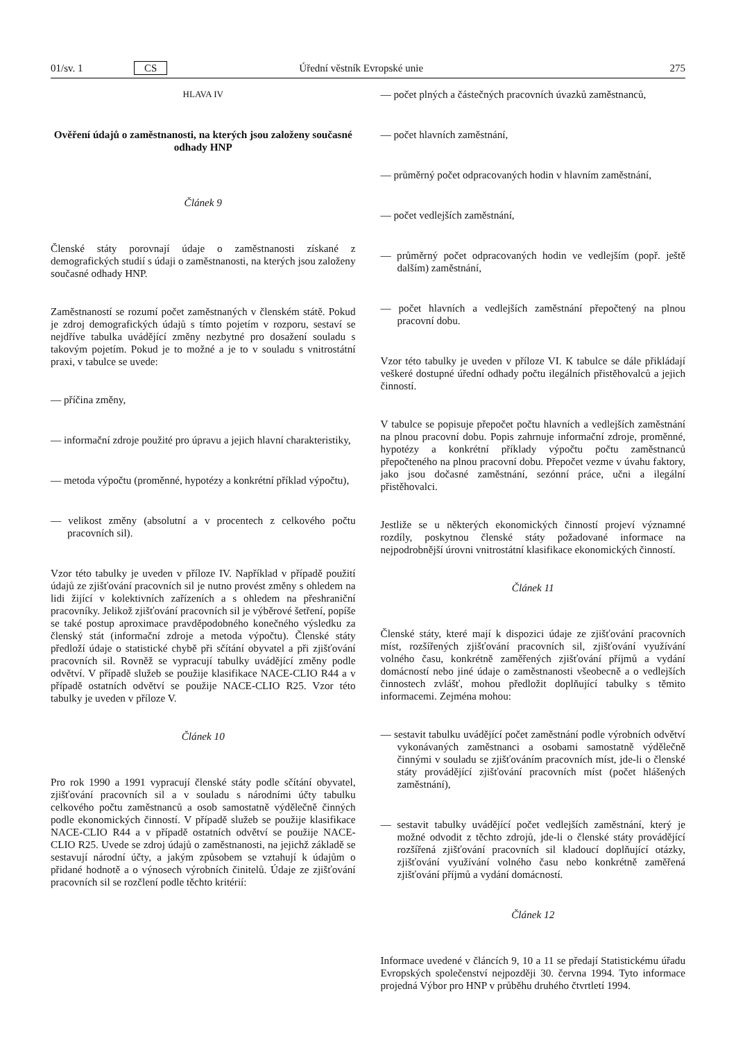01/sv. 1 CS Úřední věstník Evropské unie 275
HLAVA IV
Ověření údajů o zaměstnanosti, na kterých jsou založeny současné odhady HNP
Článek 9
Členské státy porovnají údaje o zaměstnanosti získané z demografických studií s údaji o zaměstnanosti, na kterých jsou založeny současné odhady HNP.
Zaměstnaností se rozumí počet zaměstnaných v členském státě. Pokud je zdroj demografických údajů s tímto pojetím v rozporu, sestaví se nejdříve tabulka uvádějící změny nezbytné pro dosažení souladu s takovým pojetím. Pokud je to možné a je to v souladu s vnitrostátní praxi, v tabulce se uvede:
— příčina změny,
— informační zdroje použité pro úpravu a jejich hlavní charakteristiky,
— metoda výpočtu (proměnné, hypotézy a konkrétní příklad výpočtu),
— velikost změny (absolutní a v procentech z celkového počtu pracovních sil).
Vzor této tabulky je uveden v příloze IV. Například v případě použití údajů ze zjišťování pracovních sil je nutno provést změny s ohledem na lidi žijící v kolektivních zařízeních a s ohledem na přeshraniční pracovníky. Jelikož zjišťování pracovních sil je výběrové šetření, popíše se také postup aproximace pravděpodobného konečného výsledku za členský stát (informační zdroje a metoda výpočtu). Členské státy předloží údaje o statistické chybě při sčítání obyvatel a při zjišťování pracovních sil. Rovněž se vypracují tabulky uvádějící změny podle odvětví. V případě služeb se použije klasifikace NACE-CLIO R44 a v případě ostatních odvětví se použije NACE-CLIO R25. Vzor této tabulky je uveden v příloze V.
Článek 10
Pro rok 1990 a 1991 vypracují členské státy podle sčítání obyvatel, zjišťování pracovních sil a v souladu s národními účty tabulku celkového počtu zaměstnanců a osob samostatně výdělečně činných podle ekonomických činností. V případě služeb se použije klasifikace NACE-CLIO R44 a v případě ostatních odvětví se použije NACE-CLIO R25. Uvede se zdroj údajů o zaměstnanosti, na jejichž základě se sestavují národní účty, a jakým způsobem se vztahují k údajům o přidané hodnotě a o výnosech výrobních činitelů. Údaje ze zjišťování pracovních sil se rozčlení podle těchto kritérií:
— počet plných a částečných pracovních úvazků zaměstnanců,
— počet hlavních zaměstnání,
— průměrný počet odpracovaných hodin v hlavním zaměstnání,
— počet vedlejších zaměstnání,
— průměrný počet odpracovaných hodin ve vedlejším (popř. ještě dalším) zaměstnání,
— počet hlavních a vedlejších zaměstnání přepočtený na plnou pracovní dobu.
Vzor této tabulky je uveden v příloze VI. K tabulce se dále přikládají veškeré dostupné úřední odhady počtu ilegálních přistěhovalců a jejich činností.
V tabulce se popisuje přepočet počtu hlavních a vedlejších zaměstnání na plnou pracovní dobu. Popis zahrnuje informační zdroje, proměnné, hypotézy a konkrétní příklady výpočtu počtu zaměstnanců přepočteného na plnou pracovní dobu. Přepočet vezme v úvahu faktory, jako jsou dočasné zaměstnání, sezónní práce, učni a ilegální přistěhovalci.
Jestliže se u některých ekonomických činností projeví významné rozdíly, poskytnou členské státy požadované informace na nejpodrobnější úrovni vnitrostátní klasifikace ekonomických činností.
Článek 11
Členské státy, které mají k dispozici údaje ze zjišťování pracovních míst, rozšířených zjišťování pracovních sil, zjišťování využívání volného času, konkrétně zaměřených zjišťování příjmů a vydání domácností nebo jiné údaje o zaměstnanosti všeobecně a o vedlejších činnostech zvlášť, mohou předložit doplňující tabulky s těmito informacemi. Zejména mohou:
— sestavit tabulku uvádějící počet zaměstnání podle výrobních odvětví vykonávaných zaměstnanci a osobami samostatně výdělečně činnými v souladu se zjišťováním pracovních míst, jde-li o členské státy provádějící zjišťování pracovních míst (počet hlášených zaměstnání),
— sestavit tabulky uvádějící počet vedlejších zaměstnání, který je možné odvodit z těchto zdrojů, jde-li o členské státy provádějící rozšířená zjišťování pracovních sil kladoucí doplňující otázky, zjišťování využívání volného času nebo konkrétně zaměřená zjišťování příjmů a vydání domácností.
Článek 12
Informace uvedené v článcích 9, 10 a 11 se předají Statistickému úřadu Evropských společenství nejpozději 30. června 1994. Tyto informace projedná Výbor pro HNP v průběhu druhého čtvrtletí 1994.